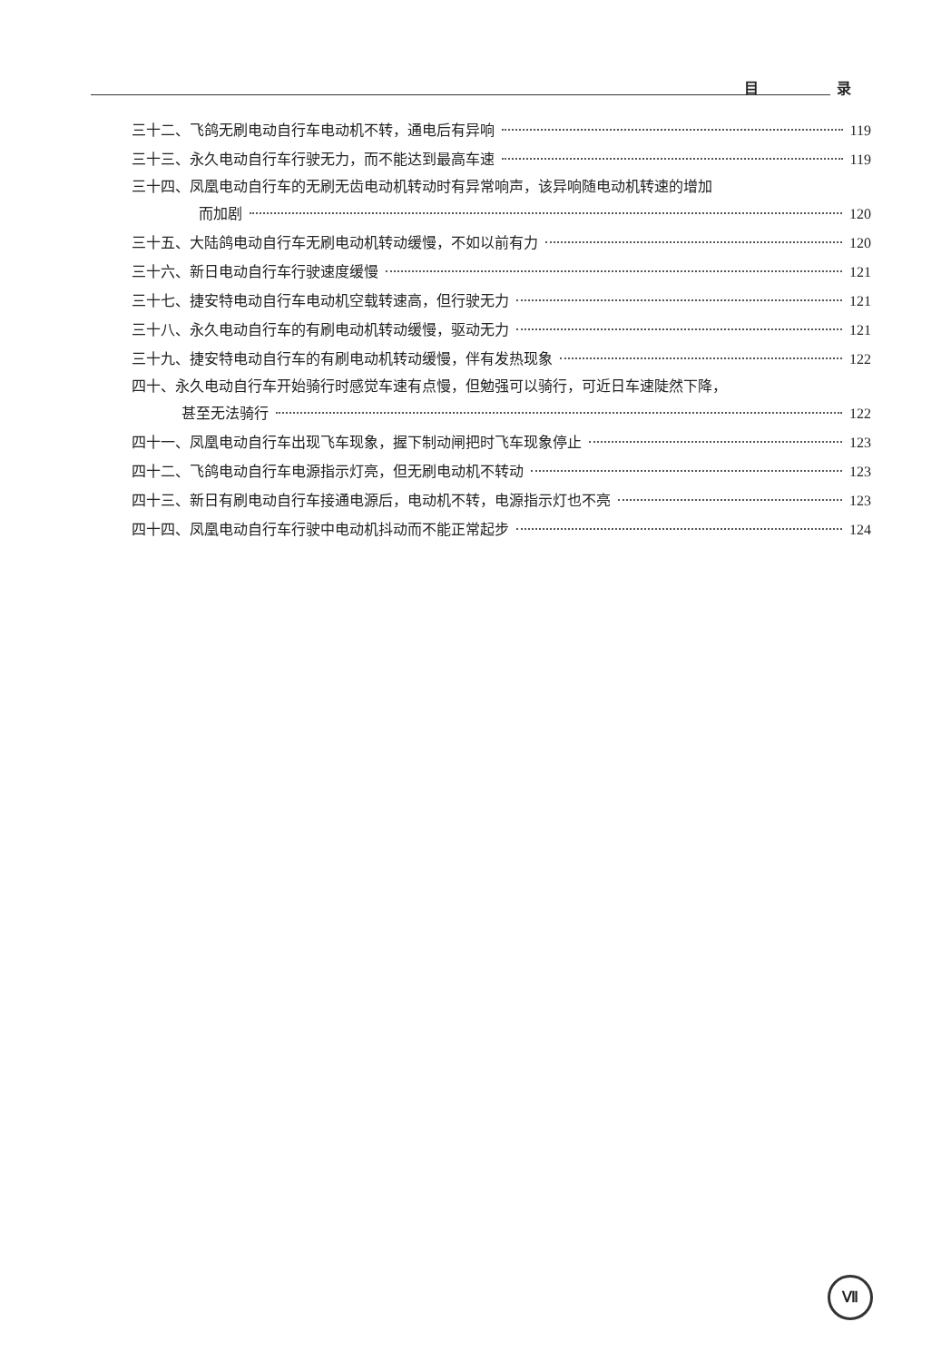目 录
三十二、飞鸽无刷电动自行车电动机不转，通电后有异响 119
三十三、永久电动自行车行驶无力，而不能达到最高车速 119
三十四、凤凰电动自行车的无刷无齿电动机转动时有异常响声，该异响随电动机转速的增加
而加剧 120
三十五、大陆鸽电动自行车无刷电动机转动缓慢，不如以前有力 120
三十六、新日电动自行车行驶速度缓慢 121
三十七、捷安特电动自行车电动机空载转速高，但行驶无力 121
三十八、永久电动自行车的有刷电动机转动缓慢，驱动无力 121
三十九、捷安特电动自行车的有刷电动机转动缓慢，伴有发热现象 122
四十、永久电动自行车开始骑行时感觉车速有点慢，但勉强可以骑行，可近日车速陡然下降，
甚至无法骑行 122
四十一、凤凰电动自行车出现飞车现象，握下制动闸把时飞车现象停止 123
四十二、飞鸽电动自行车电源指示灯亮，但无刷电动机不转动 123
四十三、新日有刷电动自行车接通电源后，电动机不转，电源指示灯也不亮 123
四十四、凤凰电动自行车行驶中电动机抖动而不能正常起步 124
Ⅶ